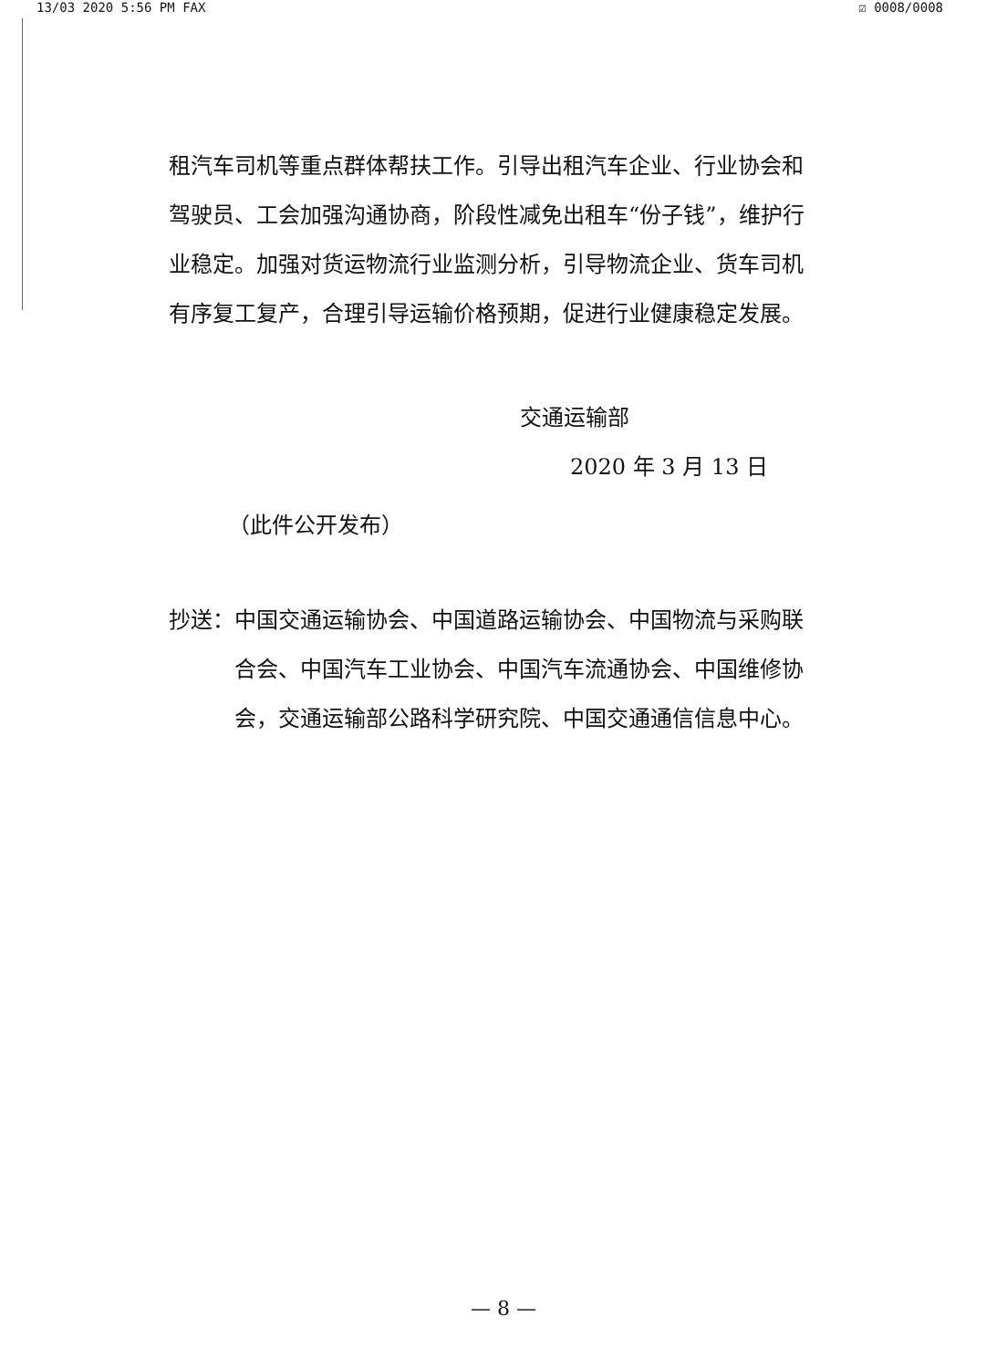13/03 2020 5:56 PM FAX ☑ 0008/0008
租汽车司机等重点群体帮扶工作。引导出租汽车企业、行业协会和驾驶员、工会加强沟通协商，阶段性减免出租车“份子钱”，维护行业稳定。加强对货运物流行业监测分析，引导物流企业、货车司机有序复工复产，合理引导运输价格预期，促进行业健康稳定发展。
交通运输部
2020 年 3 月 13 日
（此件公开发布）
抄送： 中国交通运输协会、中国道路运输协会、中国物流与采购联合会、中国汽车工业协会、中国汽车流通协会、中国维修协会，交通运输部公路科学研究院、中国交通通信信息中心。
— 8 —